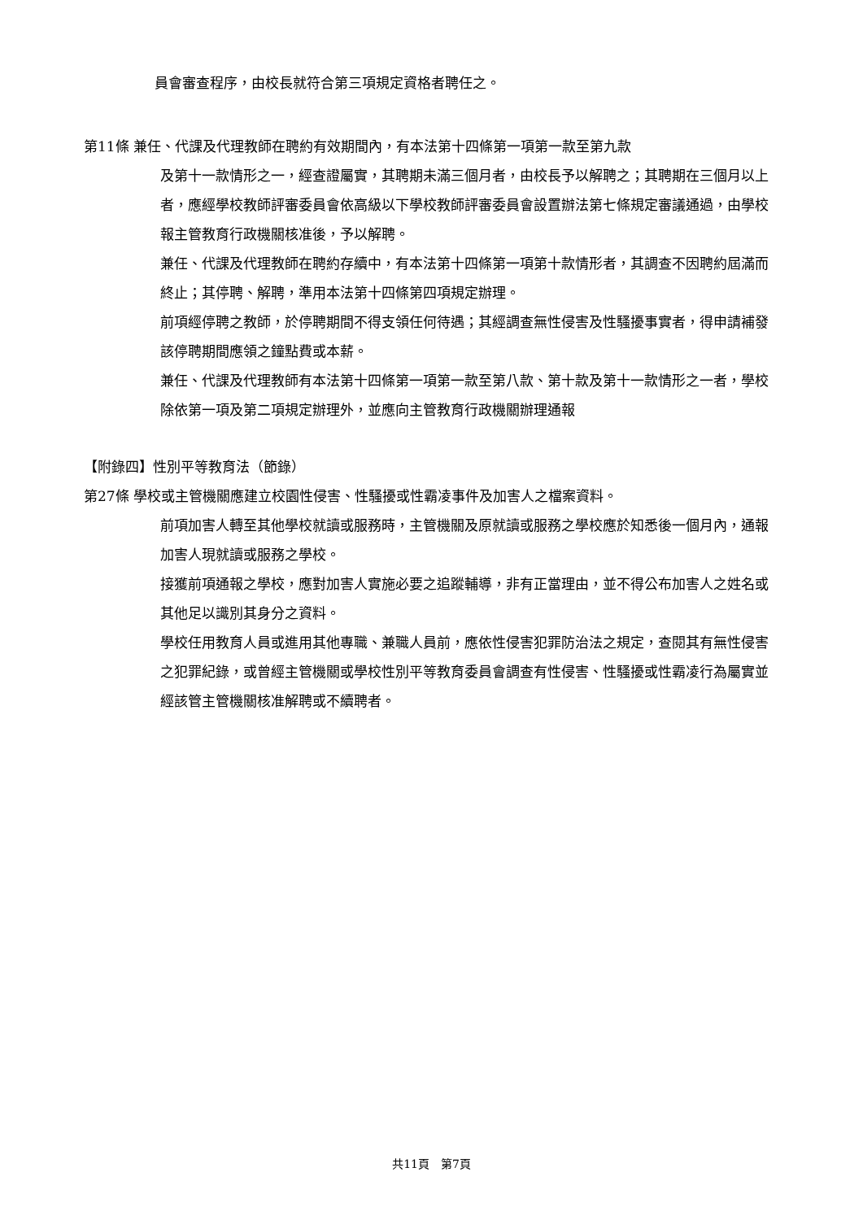員會審查程序，由校長就符合第三項規定資格者聘任之。
第11條 兼任、代課及代理教師在聘約有效期間內，有本法第十四條第一項第一款至第九款
及第十一款情形之一，經查證屬實，其聘期未滿三個月者，由校長予以解聘之；其聘期在三個月以上者，應經學校教師評審委員會依高級以下學校教師評審委員會設置辦法第七條規定審議通過，由學校報主管教育行政機關核准後，予以解聘。
兼任、代課及代理教師在聘約存續中，有本法第十四條第一項第十款情形者，其調查不因聘約屆滿而終止；其停聘、解聘，準用本法第十四條第四項規定辦理。
前項經停聘之教師，於停聘期間不得支領任何待遇；其經調查無性侵害及性騷擾事實者，得申請補發該停聘期間應領之鐘點費或本薪。
兼任、代課及代理教師有本法第十四條第一項第一款至第八款、第十款及第十一款情形之一者，學校除依第一項及第二項規定辦理外，並應向主管教育行政機關辦理通報
【附錄四】性別平等教育法（節錄）
第27條 學校或主管機關應建立校園性侵害、性騷擾或性霸凌事件及加害人之檔案資料。
前項加害人轉至其他學校就讀或服務時，主管機關及原就讀或服務之學校應於知悉後一個月內，通報加害人現就讀或服務之學校。
接獲前項通報之學校，應對加害人實施必要之追蹤輔導，非有正當理由，並不得公布加害人之姓名或其他足以識別其身分之資料。
學校任用教育人員或進用其他專職、兼職人員前，應依性侵害犯罪防治法之規定，查閱其有無性侵害之犯罪紀錄，或曾經主管機關或學校性別平等教育委員會調查有性侵害、性騷擾或性霸凌行為屬實並經該管主管機關核准解聘或不續聘者。
共11頁　第7頁